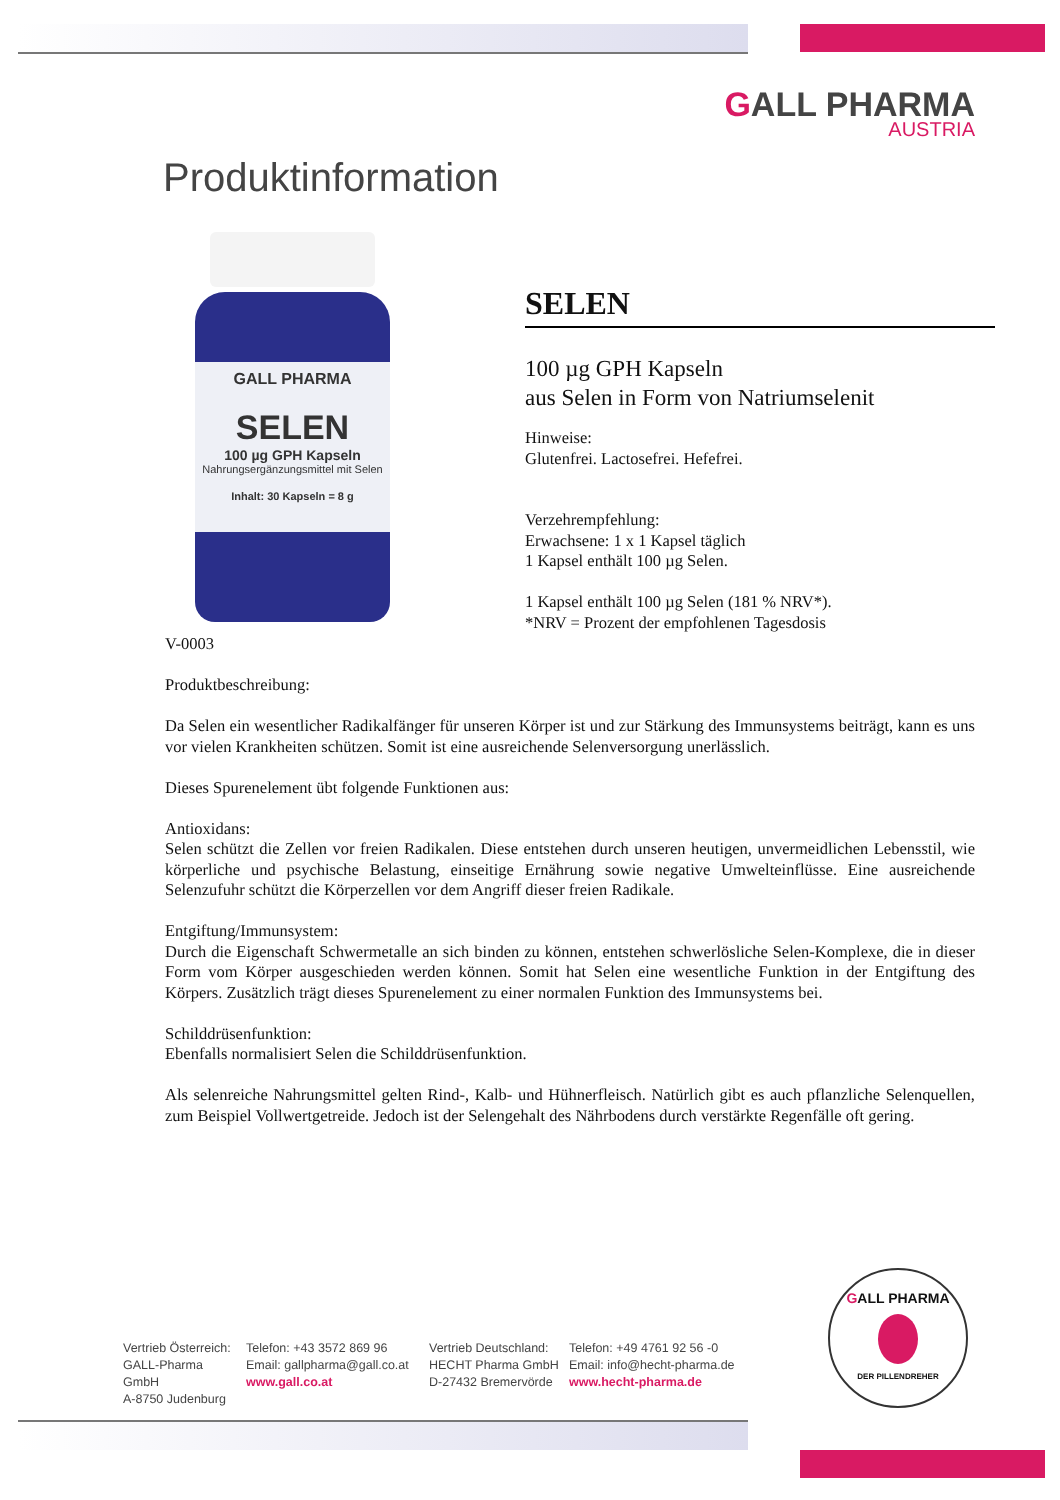GALL PHARMA
AUSTRIA
Produktinformation
GALL PHARMA
SELEN
100 µg GPH Kapseln
Nahrungsergänzungsmittel mit Selen
Inhalt: 30 Kapseln = 8 g
SELEN
100 µg GPH Kapseln
aus Selen in Form von Natriumselenit
Hinweise:
Glutenfrei. Lactosefrei. Hefefrei.
Verzehrempfehlung:
Erwachsene: 1 x 1 Kapsel täglich
1 Kapsel enthält 100 µg Selen.
1 Kapsel enthält 100 µg Selen (181 % NRV*).
*NRV = Prozent der empfohlenen Tagesdosis
V-0003
Produktbeschreibung:
Da Selen ein wesentlicher Radikalfänger für unseren Körper ist und zur Stärkung des Immunsystems beiträgt, kann es uns vor vielen Krankheiten schützen. Somit ist eine ausreichende Selenversorgung unerlässlich.
Dieses Spurenelement übt folgende Funktionen aus:
Antioxidans:
Selen schützt die Zellen vor freien Radikalen. Diese entstehen durch unseren heutigen, unvermeidlichen Lebensstil, wie körperliche und psychische Belastung, einseitige Ernährung sowie negative Umwelteinflüsse. Eine ausreichende Selenzufuhr schützt die Körperzellen vor dem Angriff dieser freien Radikale.
Entgiftung/Immunsystem:
Durch die Eigenschaft Schwermetalle an sich binden zu können, entstehen schwerlösliche Selen-Komplexe, die in dieser Form vom Körper ausgeschieden werden können. Somit hat Selen eine wesentliche Funktion in der Entgiftung des Körpers. Zusätzlich trägt dieses Spurenelement zu einer normalen Funktion des Immunsystems bei.
Schilddrüsenfunktion:
Ebenfalls normalisiert Selen die Schilddrüsenfunktion.
Als selenreiche Nahrungsmittel gelten Rind-, Kalb- und Hühnerfleisch. Natürlich gibt es auch pflanzliche Selenquellen, zum Beispiel Vollwertgetreide. Jedoch ist der Selengehalt des Nährbodens durch verstärkte Regenfälle oft gering.
Vertrieb Österreich:
GALL-Pharma GmbH
A-8750 Judenburg
Telefon: +43 3572 869 96
Email: gallpharma@gall.co.at
www.gall.co.at
Vertrieb Deutschland:
HECHT Pharma GmbH
D-27432 Bremervörde
Telefon: +49 4761 92 56 -0
Email: info@hecht-pharma.de
www.hecht-pharma.de
GALL PHARMA
DER PILLENDREHER